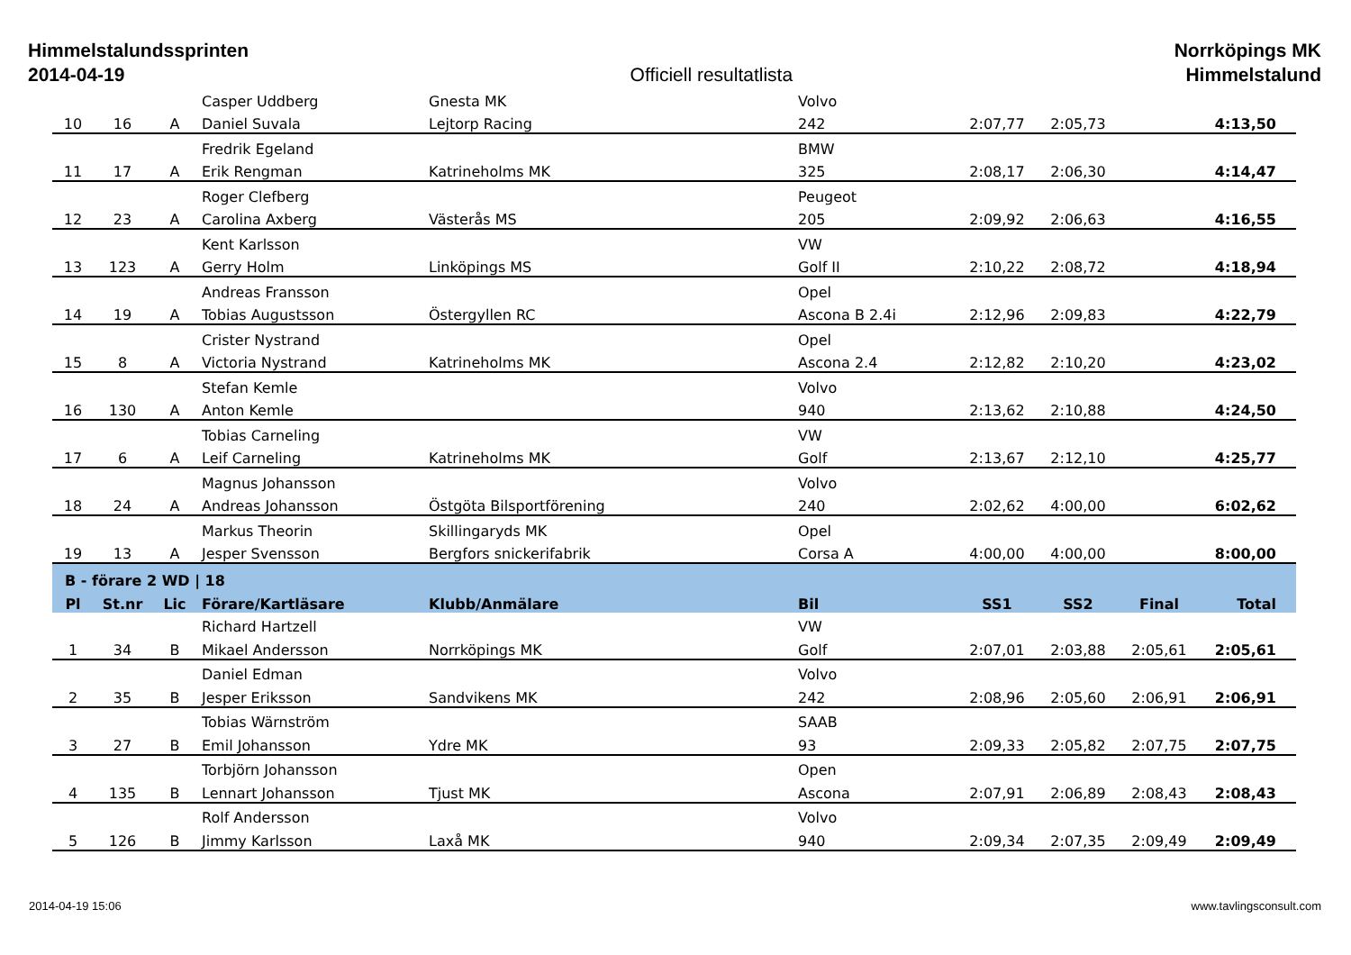Himmelstalundssprinten
2014-04-19
Officiell resultatlista
Norrköpings MK
Himmelstalund
| | | | Casper Uddberg | Gnesta MK | Volvo | | | | |
| 10 | 16 | A | Daniel Suvala | Lejtorp Racing | 242 | 2:07,77 | 2:05,73 | | 4:13,50 |
| | | | Fredrik Egeland | | BMW | | | | |
| 11 | 17 | A | Erik Rengman | Katrineholms MK | 325 | 2:08,17 | 2:06,30 | | 4:14,47 |
| | | | Roger Clefberg | | Peugeot | | | | |
| 12 | 23 | A | Carolina Axberg | Västerås MS | 205 | 2:09,92 | 2:06,63 | | 4:16,55 |
| | | | Kent Karlsson | | VW | | | | |
| 13 | 123 | A | Gerry Holm | Linköpings MS | Golf II | 2:10,22 | 2:08,72 | | 4:18,94 |
| | | | Andreas Fransson | | Opel | | | | |
| 14 | 19 | A | Tobias Augustsson | Östergyllen RC | Ascona B 2.4i | 2:12,96 | 2:09,83 | | 4:22,79 |
| | | | Crister Nystrand | | Opel | | | | |
| 15 | 8 | A | Victoria Nystrand | Katrineholms MK | Ascona 2.4 | 2:12,82 | 2:10,20 | | 4:23,02 |
| | | | Stefan Kemle | | Volvo | | | | |
| 16 | 130 | A | Anton Kemle | | 940 | 2:13,62 | 2:10,88 | | 4:24,50 |
| | | | Tobias Carneling | | VW | | | | |
| 17 | 6 | A | Leif Carneling | Katrineholms MK | Golf | 2:13,67 | 2:12,10 | | 4:25,77 |
| | | | Magnus Johansson | | Volvo | | | | |
| 18 | 24 | A | Andreas Johansson | Östgöta Bilsportförening | 240 | 2:02,62 | 4:00,00 | | 6:02,62 |
| | | | Markus Theorin | Skillingaryds MK | Opel | | | | |
| 19 | 13 | A | Jesper Svensson | Bergfors snickerifabrik | Corsa A | 4:00,00 | 4:00,00 | | 8:00,00 |
| B - förare 2 WD / 18 | | | | | | | | | |
| Pl | St.nr | Lic | Förare/Kartläsare | Klubb/Anmälare | Bil | SS1 | SS2 | Final | Total |
| | | | Richard Hartzell | | VW | | | | |
| 1 | 34 | B | Mikael Andersson | Norrköpings MK | Golf | 2:07,01 | 2:03,88 | 2:05,61 | 2:05,61 |
| | | | Daniel Edman | | Volvo | | | | |
| 2 | 35 | B | Jesper Eriksson | Sandvikens MK | 242 | 2:08,96 | 2:05,60 | 2:06,91 | 2:06,91 |
| | | | Tobias Wärnström | | SAAB | | | | |
| 3 | 27 | B | Emil Johansson | Ydre MK | 93 | 2:09,33 | 2:05,82 | 2:07,75 | 2:07,75 |
| | | | Torbjörn Johansson | | Open | | | | |
| 4 | 135 | B | Lennart Johansson | Tjust MK | Ascona | 2:07,91 | 2:06,89 | 2:08,43 | 2:08,43 |
| | | | Rolf Andersson | | Volvo | | | | |
| 5 | 126 | B | Jimmy Karlsson | Laxå MK | 940 | 2:09,34 | 2:07,35 | 2:09,49 | 2:09,49 |
2014-04-19 15:06 www.tavlingsconsult.com